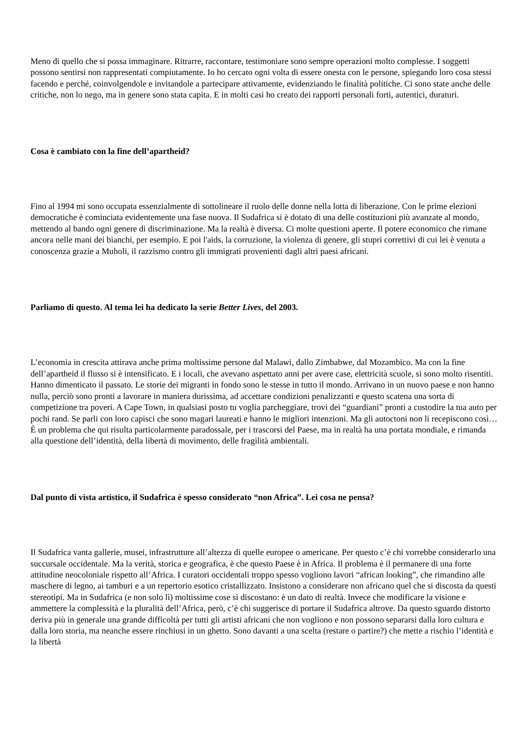Meno di quello che si possa immaginare. Ritrarre, raccontare, testimoniare sono sempre operazioni molto complesse. I soggetti possono sentirsi non rappresentati compiutamente. Io ho cercato ogni volta di essere onesta con le persone, spiegando loro cosa stessi facendo e perché, coinvolgendole e invitandole a partecipare attivamente, evidenziando le finalità politiche. Ci sono state anche delle critiche, non lo nego, ma in genere sono stata capita. E in molti casi ho creato dei rapporti personali forti, autentici, duraturi.
Cosa è cambiato con la fine dell’apartheid?
Fino al 1994 mi sono occupata essenzialmente di sottolineare il ruolo delle donne nella lotta di liberazione. Con le prime elezioni democratiche è cominciata evidentemente una fase nuova. Il Sudafrica si è dotato di una delle costituzioni più avanzate al mondo, mettendo al bando ogni genere di discriminazione. Ma la realtà è diversa. Ci molte questioni aperte. Il potere economico che rimane ancora nelle mani dei bianchi, per esempio. E poi l'aids, la corruzione, la violenza di genere, gli stupri correttivi di cui lei è venuta a conoscenza grazie a Muholi, il razzismo contro gli immigrati provenienti dagli altri paesi africani.
Parliamo di questo. Al tema lei ha dedicato la serie Better Lives, del 2003.
L’economia in crescita attirava anche prima moltissime persone dal Malawi, dallo Zimbabwe, dal Mozambico. Ma con la fine dell’apartheid il flusso si è intensificato. E i locali, che avevano aspettato anni per avere case, elettricità scuole, si sono molto risentiti. Hanno dimenticato il passato. Le storie dei migranti in fondo sono le stesse in tutto il mondo. Arrivano in un nuovo paese e non hanno nulla, perciò sono pronti a lavorare in maniera durissima, ad accettare condizioni penalizzanti e questo scatena una sorta di competizione tra poveri. A Cape Town, in qualsiasi posto tu voglia parcheggiare, trovi dei “guardiani” pronti a custodire la tua auto per pochi rand. Se parli con loro capisci che sono magari laureati e hanno le migliori intenzioni. Ma gli autoctoni non li recepiscono così… È un problema che qui risulta particolarmente paradossale, per i trascorsi del Paese, ma in realtà ha una portata mondiale, e rimanda alla questione dell’identità, della libertà di movimento, delle fragilità ambientali.
Dal punto di vista artistico, il Sudafrica è spesso considerato “non Africa”. Lei cosa ne pensa?
Il Sudafrica vanta gallerie, musei, infrastrutture all’altezza di quelle europee o americane. Per questo c’è chi vorrebbe considerarlo una succursale occidentale. Ma la verità, storica e geografica, è che questo Paese è in Africa. Il problema è il permanere di una forte attitudine neocoloniale rispetto all’Africa. I curatori occidentali troppo spesso vogliono lavori “african looking”, che rimandino alle maschere di legno, ai tamburi e a un repertorio esotico cristallizzato. Insistono a considerare non africano quel che si discosta da questi stereotipi. Ma in Sudafrica (e non solo lì) moltissime cose si discostano: è un dato di realtà. Invece che modificare la visione e ammettere la complessità e la pluralità dell’Africa, però, c’è chi suggerisce di portare il Sudafrica altrove. Da questo sguardo distorto deriva più in generale una grande difficoltà per tutti gli artisti africani che non vogliono e non possono separarsi dalla loro cultura e dalla loro storia, ma neanche essere rinchiusi in un ghetto. Sono davanti a una scelta (restare o partire?) che mette a rischio l’identità e la libertà